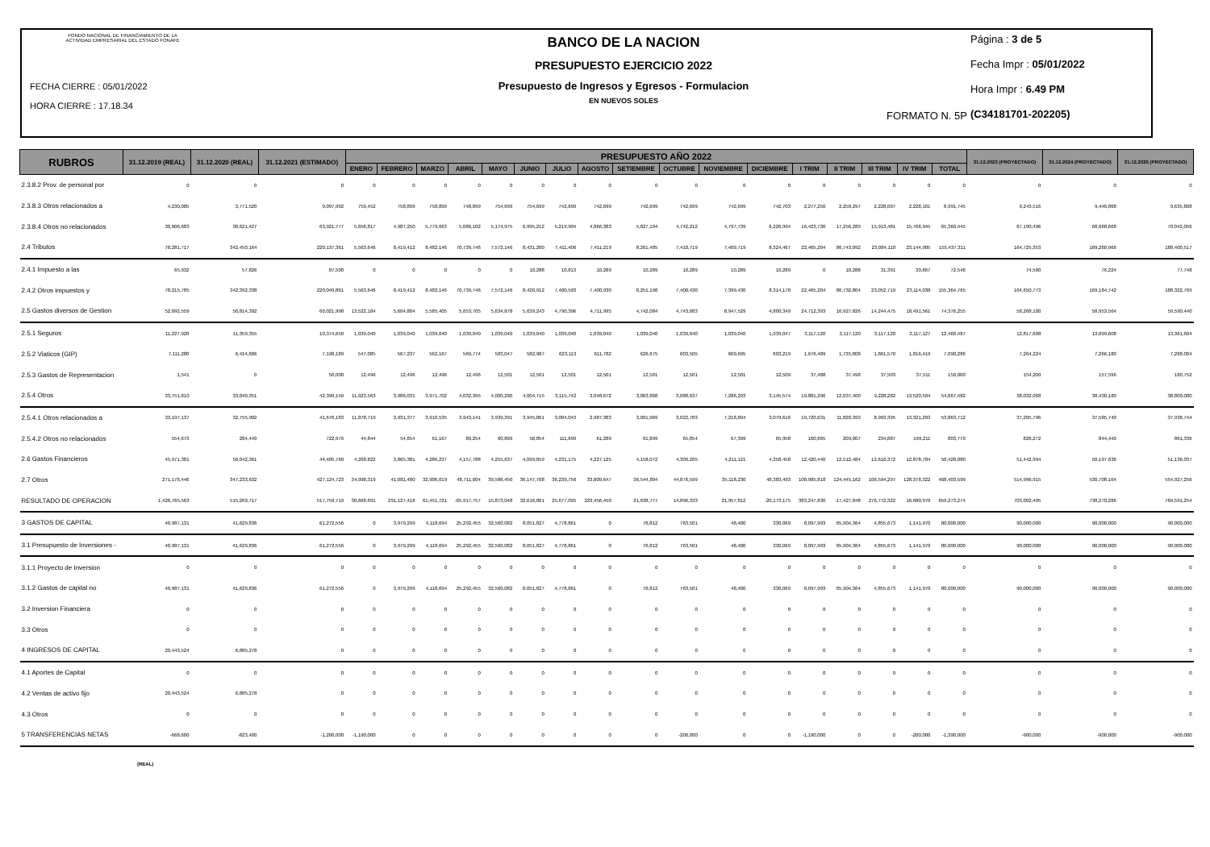FONDO NACIONAL DE FINANCIAMIENTO DE LA ACTIVIDAD EMPRESARIAL DEL ESTADO FONAFE
FECHA CIERRE : 05/01/2022
HORA CIERRE : 17.18.34
BANCO DE LA NACION
PRESUPUESTO EJERCICIO 2022
Presupuesto de Ingresos y Egresos - Formulacion
EN NUEVOS SOLES
FORMATO N. 5P
Página : 3 de 5
Fecha Impr : 05/01/2022
Hora Impr : 6.49 PM
(C34181701-202205)
| RUBROS | 31.12.2019 (REAL) | 31.12.2020 (REAL) | 31.12.2021 (ESTIMADO) | PRESUPUESTO AÑO 2022 | | | | | | | | | | | | | | | | | 31.12.2023 (PROYECTADO) | 31.12.2024 (PROYECTADO) | 31.12.2025 (PROYECTADO) |
| --- | --- | --- | --- | --- | --- | --- | --- | --- | --- | --- | --- | --- | --- | --- | --- | --- | --- | --- | --- | --- | --- | --- | --- |
| | | | | ENERO | FEBRERO | MARZO | ABRIL | MAYO | JUNIO | JULIO | AGOSTO | SETIEMBRE | OCTUBRE | NOVIEMBRE | DICIEMBRE | I TRIM | II TRIM | III TRIM | IV TRIM | TOTAL | | | |
| 2.3.8.2 Prov. de personal por | 0 | 0 | 0 | 0 | 0 | 0 | 0 | 0 | 0 | 0 | 0 | 0 | 0 | 0 | 0 | 0 | 0 | 0 | 0 | 0 | 0 | 0 | 0 |
| 2.3.8.3 Otros relacionados a | 4,230,085 | 3,771,520 | 9,097,992 | 759,452 | 758,899 | 758,899 | 748,899 | 754,699 | 754,699 | 742,699 | 742,699 | 742,699 | 742,699 | 742,699 | 742,703 | 2,277,250 | 2,258,297 | 2,228,097 | 2,228,101 | 8,991,745 | 9,243,516 | 9,446,868 | 9,635,808 |
| 2.3.8.4 Otros no relacionados | 30,006,683 | 38,621,427 | 63,921,777 | 5,656,817 | 4,987,250 | 5,779,663 | 5,086,102 | 5,174,975 | 6,995,212 | 5,219,904 | 4,866,383 | 5,827,194 | 4,742,212 | 4,797,739 | 6,226,994 | 16,423,730 | 17,256,289 | 15,913,481 | 15,766,945 | 65,360,445 | 67,190,496 | 68,668,668 | 70,042,056 |
| 2.4 Tributos | 78,281,717 | 342,450,164 | 220,137,361 | 5,563,646 | 8,419,412 | 8,482,146 | 70,739,746 | 7,572,146 | 8,431,200 | 7,411,406 | 7,411,219 | 8,261,485 | 7,410,719 | 7,409,719 | 8,324,467 | 22,465,204 | 86,743,092 | 23,084,110 | 23,144,905 | 155,437,311 | 164,725,353 | 169,260,966 | 188,400,517 |
| 2.4.1 Impuesto a las | 65,932 | 57,826 | 87,500 | 0 | 0 | 0 | 0 | 0 | 10,288 | 10,813 | 10,289 | 10,289 | 10,289 | 10,289 | 10,289 | 0 | 10,288 | 31,391 | 30,867 | 72,546 | 74,580 | 76,224 | 77,748 |
| 2.4.2 Otros impuestos y | 78,215,785 | 342,392,338 | 220,049,861 | 5,563,646 | 8,419,412 | 8,482,146 | 70,739,746 | 7,572,146 | 8,420,912 | 7,400,593 | 7,400,930 | 8,251,196 | 7,400,430 | 7,399,430 | 8,314,178 | 22,465,204 | 86,732,804 | 23,052,719 | 23,114,038 | 155,364,765 | 164,650,773 | 169,184,742 | 188,322,769 |
| 2.5 Gastos diversos de Gestion | 52,092,559 | 50,814,392 | 60,021,998 | 13,522,184 | 5,604,804 | 5,585,405 | 5,653,705 | 5,634,878 | 5,639,243 | 4,790,396 | 4,711,995 | 4,742,084 | 4,743,683 | 8,947,529 | 4,800,349 | 24,712,393 | 16,927,826 | 14,244,475 | 18,491,561 | 74,376,255 | 58,268,100 | 58,953,564 | 59,590,440 |
| 2.5.1 Seguros | 11,227,928 | 11,359,355 | 10,374,650 | 1,039,040 | 1,039,040 | 1,039,040 | 1,039,040 | 1,039,040 | 1,039,040 | 1,039,040 | 1,039,040 | 1,039,040 | 1,039,040 | 1,039,040 | 1,039,047 | 3,117,120 | 3,117,120 | 3,117,120 | 3,117,127 | 12,468,487 | 12,817,608 | 13,099,608 | 13,361,604 |
| 2.5.2 Viaticos (GIP) | 7,111,280 | 6,414,686 | 7,198,189 | 547,085 | 567,237 | 562,167 | 569,774 | 583,047 | 582,987 | 623,113 | 611,782 | 626,675 | 603,505 | 609,695 | 603,219 | 1,676,489 | 1,735,808 | 1,861,570 | 1,816,419 | 7,090,286 | 7,264,224 | 7,266,180 | 7,268,004 |
| 2.5.3 Gastos de Representacion | 1,541 | 0 | 50,000 | 12,496 | 12,496 | 12,496 | 12,496 | 12,501 | 12,501 | 12,501 | 12,501 | 12,501 | 12,501 | 12,501 | 12,509 | 37,488 | 37,498 | 37,503 | 37,511 | 150,000 | 154,200 | 157,596 | 160,752 |
| 2.5.4 Otros | 33,751,810 | 33,040,351 | 42,399,159 | 11,923,563 | 3,986,031 | 3,971,702 | 4,032,395 | 4,000,290 | 4,004,715 | 3,115,742 | 3,048,672 | 3,063,868 | 3,088,637 | 7,286,293 | 3,145,574 | 19,881,296 | 12,037,400 | 9,228,282 | 13,520,504 | 54,667,482 | 38,032,068 | 38,430,180 | 38,800,080 |
| 2.5.4.1 Otros relacionados a | 33,197,137 | 32,755,902 | 41,676,183 | 11,878,719 | 3,931,377 | 3,910,535 | 3,943,141 | 3,939,391 | 3,945,861 | 3,004,043 | 2,987,383 | 3,001,969 | 3,022,783 | 7,218,894 | 3,079,616 | 19,720,631 | 11,828,393 | 8,993,395 | 13,321,293 | 53,863,712 | 37,205,796 | 37,585,740 | 37,938,744 |
| 2.5.4.2 Otros no relacionados | 554,673 | 284,449 | 722,976 | 44,844 | 54,654 | 61,167 | 89,254 | 60,899 | 58,854 | 111,699 | 61,289 | 61,899 | 65,854 | 67,399 | 65,958 | 160,665 | 209,007 | 234,887 | 199,211 | 803,770 | 826,272 | 844,440 | 861,336 |
| 2.6 Gastos Financieros | 45,971,381 | 50,042,361 | 44,405,760 | 4,268,822 | 3,865,381 | 4,286,237 | 4,157,788 | 4,255,637 | 4,099,059 | 4,231,175 | 4,227,125 | 4,158,072 | 4,309,205 | 4,211,121 | 4,358,458 | 12,420,440 | 12,512,484 | 12,616,372 | 12,878,784 | 50,428,080 | 51,442,994 | 50,197,636 | 51,136,037 |
| 2.7 Otros | 271,176,446 | 347,233,632 | 427,124,723 | 34,998,319 | 41,081,480 | 32,906,019 | 48,711,004 | 39,586,450 | 36,147,708 | 36,239,756 | 33,809,647 | 36,544,894 | 44,876,599 | 35,118,230 | 48,383,493 | 108,985,818 | 124,445,162 | 106,594,297 | 128,378,322 | 468,403,599 | 514,996,915 | 530,708,164 | 554,927,256 |
| RESULTADO DE OPERACION | 1,426,765,563 | 515,269,717 | 517,759,719 | 30,668,691 | 291,127,418 | 61,451,721 | -65,917,757 | 15,873,048 | 32,616,861 | 25,677,095 | 229,456,450 | 21,638,777 | 14,896,333 | 21,957,812 | -20,173,175 | 383,247,830 | -17,427,848 | 276,772,322 | 16,680,970 | 659,273,274 | 703,002,495 | 738,270,286 | 769,591,254 |
| 3 GASTOS DE CAPITAL | 40,987,131 | 41,629,836 | 61,272,556 | 0 | 3,979,299 | 4,118,694 | 25,292,455 | 32,560,082 | 8,051,827 | 4,778,861 | 0 | 76,812 | 763,501 | 48,400 | 330,069 | 8,097,993 | 65,904,364 | 4,855,673 | 1,141,970 | 80,000,000 | 90,000,000 | 90,000,000 | 90,000,000 |
| 3.1 Presupuesto de Inversiones - | 40,987,131 | 41,629,836 | 61,272,556 | 0 | 3,979,299 | 4,118,694 | 25,292,455 | 32,560,082 | 8,051,827 | 4,778,861 | 0 | 76,812 | 763,501 | 48,400 | 330,069 | 8,097,993 | 65,904,364 | 4,855,673 | 1,141,970 | 80,000,000 | 90,000,000 | 90,000,000 | 90,000,000 |
| 3.1.1 Proyecto de Inversion | 0 | 0 | 0 | 0 | 0 | 0 | 0 | 0 | 0 | 0 | 0 | 0 | 0 | 0 | 0 | 0 | 0 | 0 | 0 | 0 | 0 | 0 | 0 |
| 3.1.2 Gastos de capital no | 40,987,131 | 41,629,836 | 61,272,556 | 0 | 3,979,299 | 4,118,694 | 25,292,455 | 32,560,082 | 8,051,827 | 4,778,861 | 0 | 76,812 | 763,501 | 48,400 | 330,069 | 8,097,993 | 65,904,364 | 4,855,673 | 1,141,970 | 80,000,000 | 90,000,000 | 90,000,000 | 90,000,000 |
| 3.2 Inversion Financiera | 0 | 0 | 0 | 0 | 0 | 0 | 0 | 0 | 0 | 0 | 0 | 0 | 0 | 0 | 0 | 0 | 0 | 0 | 0 | 0 | 0 | 0 | 0 |
| 3.3 Otros | 0 | 0 | 0 | 0 | 0 | 0 | 0 | 0 | 0 | 0 | 0 | 0 | 0 | 0 | 0 | 0 | 0 | 0 | 0 | 0 | 0 | 0 | 0 |
| 4 INGRESOS DE CAPITAL | 20,443,524 | 6,885,278 | 0 | 0 | 0 | 0 | 0 | 0 | 0 | 0 | 0 | 0 | 0 | 0 | 0 | 0 | 0 | 0 | 0 | 0 | 0 | 0 | 0 |
| 4.1 Aportes de Capital | 0 | 0 | 0 | 0 | 0 | 0 | 0 | 0 | 0 | 0 | 0 | 0 | 0 | 0 | 0 | 0 | 0 | 0 | 0 | 0 | 0 | 0 | 0 |
| 4.2 Ventas de activo fijo | 20,443,524 | 6,885,278 | 0 | 0 | 0 | 0 | 0 | 0 | 0 | 0 | 0 | 0 | 0 | 0 | 0 | 0 | 0 | 0 | 0 | 0 | 0 | 0 | 0 |
| 4.3 Otros | 0 | 0 | 0 | 0 | 0 | 0 | 0 | 0 | 0 | 0 | 0 | 0 | 0 | 0 | 0 | 0 | 0 | 0 | 0 | 0 | 0 | 0 | 0 |
| 5 TRANSFERENCIAS NETAS | -668,600 | -823,400 | -1,200,000 | -1,190,000 | 0 | 0 | 0 | 0 | 0 | 0 | 0 | 0 | -200,000 | 0 | 0 | -1,190,000 | 0 | 0 | -200,000 | -1,390,000 | -900,000 | -900,000 | -900,000 |
(REAL)